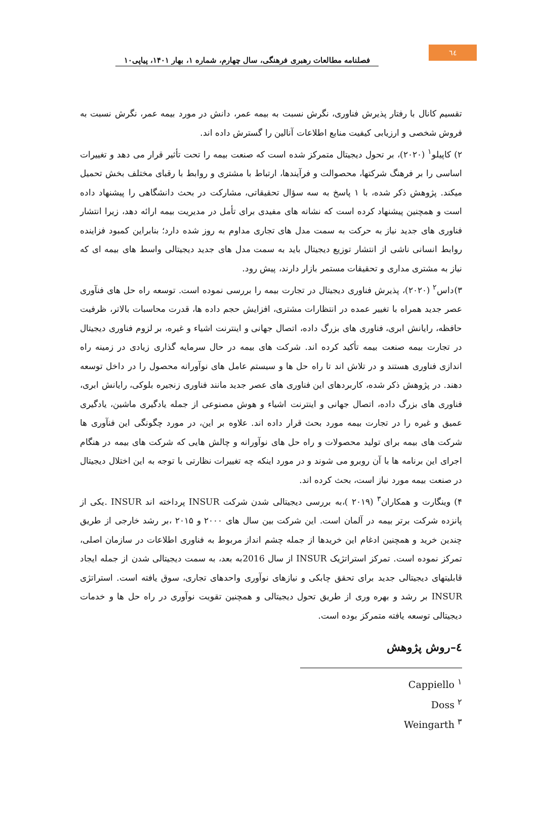٦٤
فصلنامه مطالعات رهبری فرهنگی، سال چهارم، شماره ۱، بهار ۱۴۰۱، پیاپی۱۰
تقسیم کانال با رفتار پذیرش فناوری، نگرش نسبت به بیمه عمر، دانش در مورد بیمه عمر، نگرش نسبت به فروش شخصی و ارزیابی کیفیت منابع اطلاعات آنالین را گسترش داده اند.
۲) کاپیلو<sup>۱</sup> (۲۰۲۰)، بر تحول دیجیتال متمرکز شده است که صنعت بیمه را تحت تأثیر قرار می دهد و تغییرات اساسی را بر فرهنگ شرکتها، محصوالت و فرآیندها، ارتباط با مشتری و روابط با رقبای مختلف بخش تحمیل میکند. پژوهش ذکر شده، با ۱ پاسخ به سه سؤال تحقیقاتی، مشارکت در بحث دانشگاهی را پیشنهاد داده است و همچنین پیشنهاد کرده است که نشانه های مفیدی برای تأمل در مدیریت بیمه ارائه دهد، زیرا انتشار فناوری های جدید نیاز به حرکت به سمت مدل های تجاری مداوم به روز شده دارد؛ بنابراین کمبود فزاینده روابط انسانی ناشی از انتشار توزیع دیجیتال باید به سمت مدل های جدید دیجیتالی واسط های بیمه ای که نیاز به مشتری مداری و تحقیقات مستمر بازار دارند، پیش رود.
۳)داس<sup>۲</sup> (۲۰۲۰)، پذیرش فناوری دیجیتال در تجارت بیمه را بررسی نموده است. توسعه راه حل های فنآوری عصر جدید همراه با تغییر عمده در انتظارات مشتری، افزایش حجم داده ها، قدرت محاسبات بالاتر، ظرفیت حافظه، رایانش ابری، فناوری های بزرگ داده، اتصال جهانی و اینترنت اشیاء و غیره، بر لزوم فناوری دیجیتال در تجارت بیمه صنعت بیمه تأکید کرده اند. شرکت های بیمه در حال سرمایه گذاری زیادی در زمینه راه اندازی فناوری هستند و در تلاش اند تا راه حل ها و سیستم عامل های نوآورانه محصول را در داخل توسعه دهند. در پژوهش ذکر شده، کاربردهای این فناوری های عصر جدید مانند فناوری زنجیره بلوکی، رایانش ابری، فناوری های بزرگ داده، اتصال جهانی و اینترنت اشیاء و هوش مصنوعی از جمله یادگیری ماشین، یادگیری عمیق و غیره را در تجارت بیمه مورد بحث قرار داده اند. علاوه بر این، در مورد چگونگی این فنآوری ها شرکت های بیمه برای تولید محصولات و راه حل های نوآورانه و چالش هایی که شرکت های بیمه در هنگام اجرای این برنامه ها با آن روبرو می شوند و در مورد اینکه چه تغییرات نظارتی با توجه به این اختلال دیجیتال در صنعت بیمه مورد نیاز است، بحث کرده اند.
۴) وینگارت و همکاران<sup>۳</sup> (۲۰۱۹ )،به بررسی دیجیتالی شدن شرکت INSUR پرداخته اند INSUR .یکی از پانزده شرکت برتر بیمه در آلمان است. این شرکت بین سال های ۲۰۰۰ و ۲۰۱۵ ،بر رشد خارجی از طریق چندین خرید و همچنین ادغام این خریدها از جمله چشم انداز مربوط به فناوری اطلاعات در سازمان اصلی، تمرکز نموده است. تمرکز استراتژیک INSUR از سال 2016به بعد، به سمت دیجیتالی شدن از جمله ایجاد قابلیتهای دیجیتالی جدید برای تحقق چابکی و نیازهای نوآوری واحدهای تجاری، سوق یافته است. استراتژی INSUR بر رشد و بهره وری از طریق تحول دیجیتالی و همچنین تقویت نوآوری در راه حل ها و خدمات دیجیتالی توسعه یافته متمرکز بوده است.
٤–روش پژوهش
Cappiello <sup>۱</sup>
Doss <sup>۲</sup>
Weingarth <sup>۳</sup>